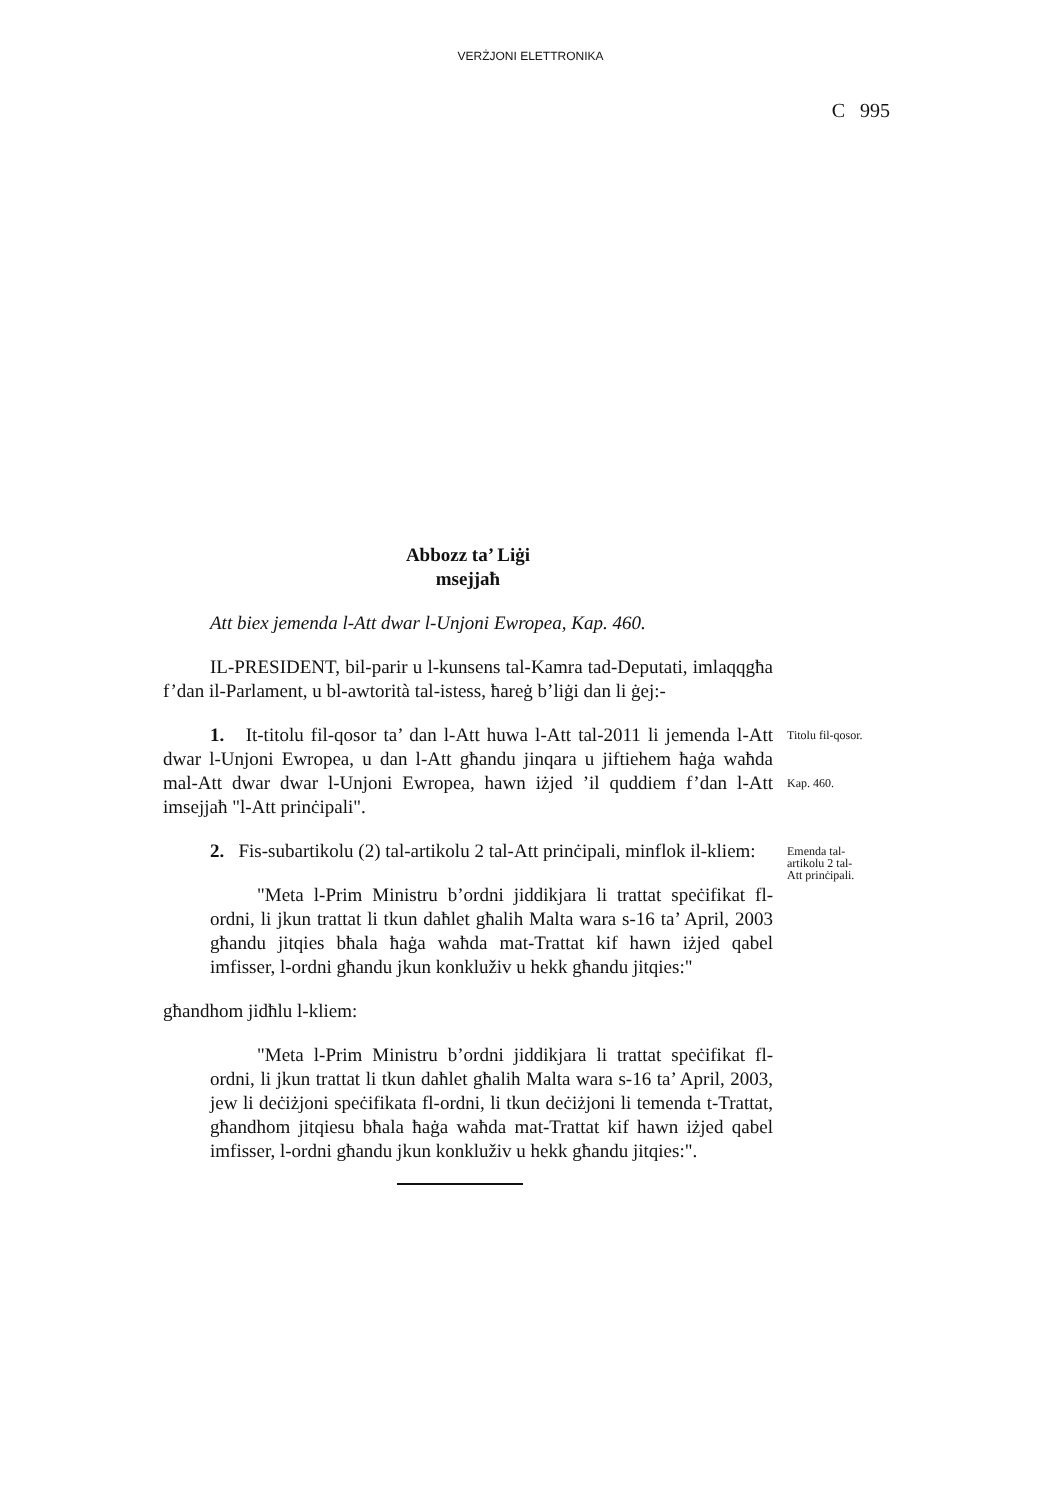VERŻJONI ELETTRONIKA
C 995
Abbozz ta’ Liġi
msejjaħ
Att biex jemenda l-Att dwar l-Unjoni Ewropea, Kap. 460.
IL-PRESIDENT, bil-parir u l-kunsens tal-Kamra tad-Deputati, imlaqqgħa f’dan il-Parlament, u bl-awtorità tal-istess, ħareġ b’liġi dan li ġej:-
1. It-titolu fil-qosor ta’ dan l-Att huwa l-Att tal-2011 li jemenda l-Att dwar l-Unjoni Ewropea, u dan l-Att għandu jinqara u jiftiehem ħaġa waħda mal-Att dwar dwar l-Unjoni Ewropea, hawn iżjed ’il quddiem f’dan l-Att imsejjaħ "l-Att prinċipali".
Titolu fil-qosor.
Kap. 460.
2. Fis-subartikolu (2) tal-artikolu 2 tal-Att prinċipali, minflok il-kliem:
Emenda tal-
artikolu 2 tal-
Att prinċipali.
"Meta l-Prim Ministru b’ordni jiddikjara li trattat speċifikat fl-ordni, li jkun trattat li tkun daħlet għalih Malta wara s-16 ta’ April, 2003 għandu jitqies bħala ħaġa waħda mat-Trattat kif hawn iżjed qabel imfisser, l-ordni għandu jkun konkluživ u hekk għandu jitqies:"
għandhom jidħlu l-kliem:
"Meta l-Prim Ministru b’ordni jiddikjara li trattat speċifikat fl-ordni, li jkun trattat li tkun daħlet għalih Malta wara s-16 ta’ April, 2003, jew li deċiżjoni speċifikata fl-ordni, li tkun deċiżjoni li temenda t-Trattat, għandhom jitqiesu bħala ħaġa waħda mat-Trattat kif hawn iżjed qabel imfisser, l-ordni għandu jkun konkluživ u hekk għandu jitqies:".